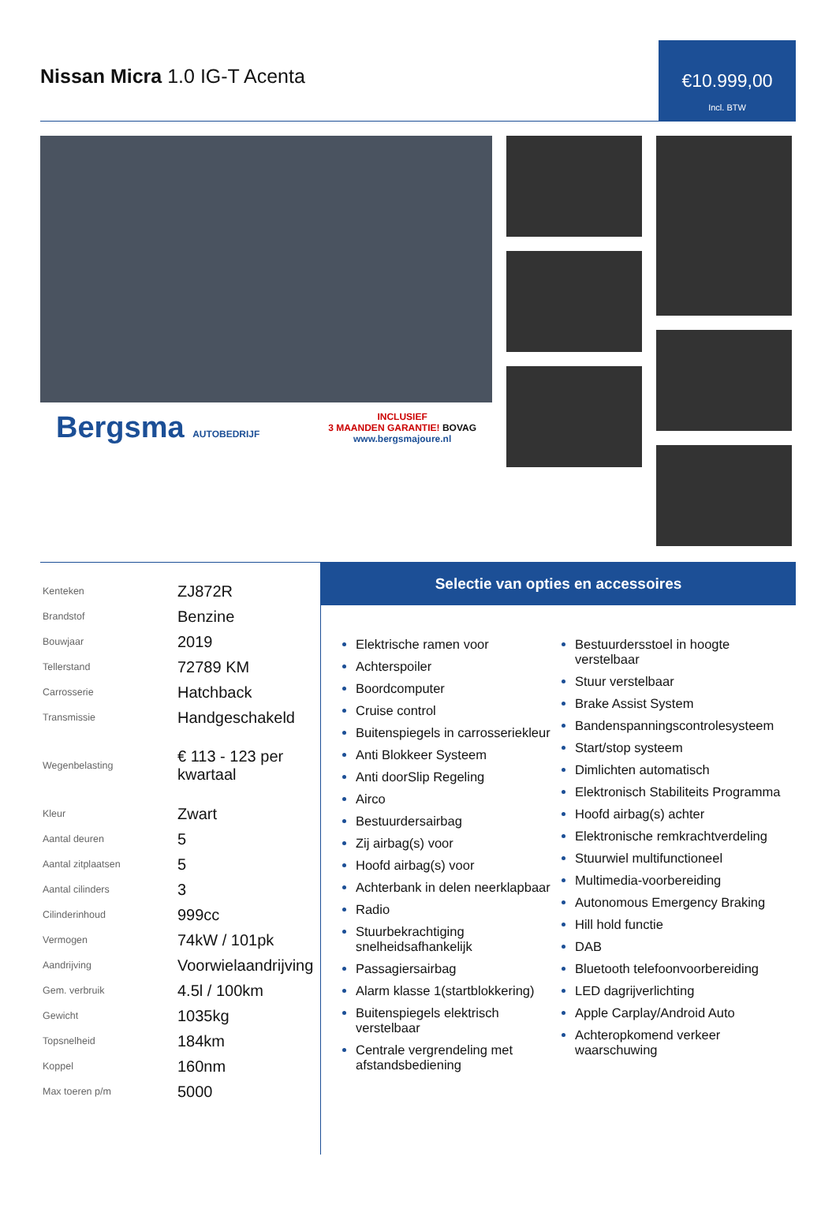Nissan Micra 1.0 IG-T Acenta
€10.999,00
Incl. BTW
Bergsma AUTOBEDRIJF
INCLUSIEF
3 MAANDEN GARANTIE! BOVAG
www.bergsmajoure.nl
| Kenteken | ZJ872R |
| Brandstof | Benzine |
| Bouwjaar | 2019 |
| Tellerstand | 72789 KM |
| Carrosserie | Hatchback |
| Transmissie | Handgeschakeld |
| Wegenbelasting | € 113 - 123 per kwartaal |
| Kleur | Zwart |
| Aantal deuren | 5 |
| Aantal zitplaatsen | 5 |
| Aantal cilinders | 3 |
| Cilinderinhoud | 999cc |
| Vermogen | 74kW / 101pk |
| Aandrijving | Voorwielaandrijving |
| Gem. verbruik | 4.5l / 100km |
| Gewicht | 1035kg |
| Topsnelheid | 184km |
| Koppel | 160nm |
| Max toeren p/m | 5000 |
Selectie van opties en accessoires
Elektrische ramen voor
Achterspoiler
Boordcomputer
Cruise control
Buitenspiegels in carrosseriekleur
Anti Blokkeer Systeem
Anti doorSlip Regeling
Airco
Bestuurdersairbag
Zij airbag(s) voor
Hoofd airbag(s) voor
Achterbank in delen neerklapbaar
Radio
Stuurbekrachtiging snelheidsafhankelijk
Passagiersairbag
Alarm klasse 1(startblokkering)
Buitenspiegels elektrisch verstelbaar
Centrale vergrendeling met afstandsbediening
Bestuurdersstoel in hoogte verstelbaar
Stuur verstelbaar
Brake Assist System
Bandenspanningscontrolesysteem
Start/stop systeem
Dimlichten automatisch
Elektronisch Stabiliteits Programma
Hoofd airbag(s) achter
Elektronische remkrachtverdeling
Stuurwiel multifunctioneel
Multimedia-voorbereiding
Autonomous Emergency Braking
Hill hold functie
DAB
Bluetooth telefoonvoorbereiding
LED dagrijverlichting
Apple Carplay/Android Auto
Achteropkomend verkeer waarschuwing